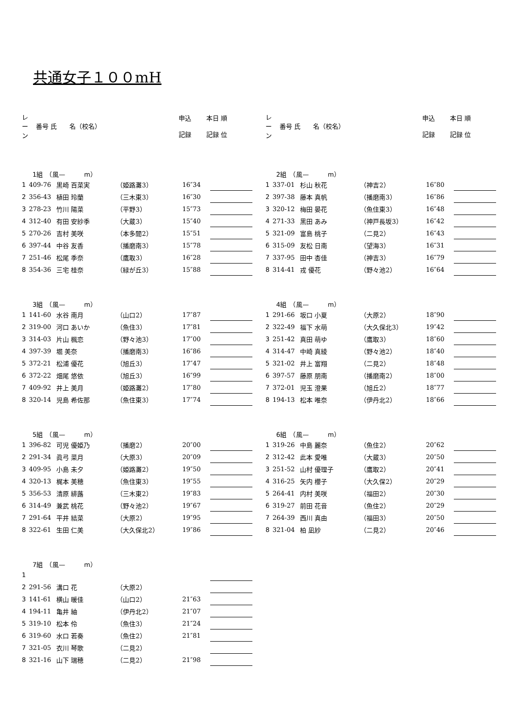共通女子１００mH
| レ ー ン | 番号 氏 名（校名） | 申込 記録 | 本日 順 記録 位 |
| --- | --- | --- | --- |
| 1組 （風— m） | | | | | | |
| 1 | 409-76 | 黒崎 百菜実 | （姫路灘3） | 16″34 | | |
| 2 | 356-43 | 植田 玲蘭 | （三木東3） | 16″30 | | |
| 3 | 278-23 | 竹川 陽菜 | （平野3） | 15″73 | | |
| 4 | 312-40 | 有田 安紗季 | （大蔵3） | 15″40 | | |
| 5 | 270-26 | 吉村 美咲 | （本多聞2） | 15″51 | | |
| 6 | 397-44 | 中谷 友香 | （播磨南3） | 15″78 | | |
| 7 | 251-46 | 松尾 季奈 | （鷹取3） | 16″28 | | |
| 8 | 354-36 | 三宅 桂奈 | （緑が丘3） | 15″88 | | |
| 3組 （風— m） | | | | | | |
| 1 | 141-60 | 水谷 南月 | （山口2） | 17″87 | | |
| 2 | 319-00 | 河口 あいか | （魚住3） | 17″81 | | |
| 3 | 314-03 | 片山 楓恋 | （野々池3） | 17″00 | | |
| 4 | 397-39 | 堀 美奈 | （播磨南3） | 16″86 | | |
| 5 | 372-21 | 松浦 優花 | （旭丘3） | 17″47 | | |
| 6 | 372-22 | 畑尾 悠依 | （旭丘3） | 16″99 | | |
| 7 | 409-92 | 井上 美月 | （姫路灘2） | 17″80 | | |
| 8 | 320-14 | 児島 希佐那 | （魚住東3） | 17″74 | | |
| 5組 （風— m） | | | | | | |
| 1 | 396-82 | 可児 優姫乃 | （播磨2） | 20″00 | | |
| 2 | 291-34 | 眞弓 菜月 | （大原3） | 20″09 | | |
| 3 | 409-95 | 小島 未夕 | （姫路灘2） | 19″50 | | |
| 4 | 320-13 | 梶本 美穂 | （魚住東3） | 19″55 | | |
| 5 | 356-53 | 清原 緋蕗 | （三木東2） | 19″83 | | |
| 6 | 314-49 | 兼武 桃花 | （野々池2） | 19″67 | | |
| 7 | 291-64 | 平井 結菜 | （大原2） | 19″95 | | |
| 8 | 322-61 | 生田 仁美 | （大久保北2） | 19″86 | | |
| 7組 （風— m） | | | | | | |
| 1 | | | | | | |
| 2 | 291-56 | 溝口 花 | （大原2） | | | |
| 3 | 141-61 | 横山 暖佳 | （山口2） | 21″63 | | |
| 4 | 194-11 | 亀井 紬 | （伊丹北2） | 21″07 | | |
| 5 | 319-10 | 松本 伶 | （魚住3） | 21″24 | | |
| 6 | 319-60 | 水口 若奏 | （魚住2） | 21″81 | | |
| 7 | 321-05 | 衣川 琴歌 | （二見2） | | | |
| 8 | 321-16 | 山下 瑞穂 | （二見2） | 21″98 | | |
| レ ー ン | 番号 氏 名（校名） | 申込 記録 | 本日 順 記録 位 |
| --- | --- | --- | --- |
| 2組 （風— m） | | | | | | |
| 1 | 337-01 | 杉山 秋花 | （神吉2） | 16″80 | | |
| 2 | 397-38 | 藤本 真帆 | （播磨南3） | 16″86 | | |
| 3 | 320-12 | 梅田 晏花 | （魚住東3） | 16″48 | | |
| 4 | 271-33 | 黒田 あみ | （神戸長坂3） | 16″42 | | |
| 5 | 321-09 | 富島 桃子 | （二見2） | 16″43 | | |
| 6 | 315-09 | 友松 日南 | （望海3） | 16″31 | | |
| 7 | 337-95 | 田中 杏佳 | （神吉3） | 16″79 | | |
| 8 | 314-41 | 戎 優花 | （野々池2） | 16″64 | | |
| 4組 （風— m） | | | | | | |
| 1 | 291-66 | 坂口 小夏 | （大原2） | 18″90 | | |
| 2 | 322-49 | 福下 水萌 | （大久保北3） | 19″42 | | |
| 3 | 251-42 | 真田 萌ゆ | （鷹取3） | 18″60 | | |
| 4 | 314-47 | 中崎 真綾 | （野々池2） | 18″40 | | |
| 5 | 321-02 | 井上 富翔 | （二見2） | 18″48 | | |
| 6 | 397-57 | 藤原 朋南 | （播磨南2） | 18″00 | | |
| 7 | 372-01 | 児玉 澄果 | （旭丘2） | 18″77 | | |
| 8 | 194-13 | 松本 唯奈 | （伊丹北2） | 18″66 | | |
| 6組 （風— m） | | | | | | |
| 1 | 319-26 | 中島 麗奈 | （魚住2） | 20″62 | | |
| 2 | 312-42 | 此本 愛唯 | （大蔵3） | 20″50 | | |
| 3 | 251-52 | 山村 優理子 | （鷹取2） | 20″41 | | |
| 4 | 316-25 | 矢内 櫻子 | （大久保2） | 20″29 | | |
| 5 | 264-41 | 内村 美咲 | （福田2） | 20″30 | | |
| 6 | 319-27 | 前田 花音 | （魚住2） | 20″29 | | |
| 7 | 264-39 | 西川 真由 | （福田3） | 20″50 | | |
| 8 | 321-04 | 柏 凪紗 | （二見2） | 20″46 | | |